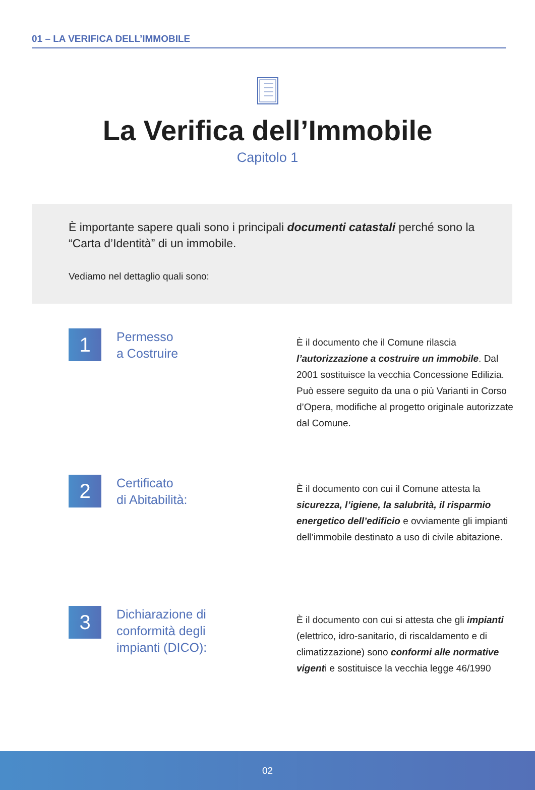01 – LA VERIFICA DELL’IMMOBILE
La Verifica dell’Immobile
Capitolo 1
È importante sapere quali sono i principali documenti catastali perché sono la “Carta d’Identità” di un immobile.
Vediamo nel dettaglio quali sono:
1
Permesso
a Costruire
È il documento che il Comune rilascia l’autorizzazione a costruire un immobile. Dal 2001 sostituisce la vecchia Concessione Edilizia. Può essere seguito da una o più Varianti in Corso d’Opera, modifiche al progetto originale autorizzate dal Comune.
2
Certificato
di Abitabilità:
È il documento con cui il Comune attesta la sicurezza, l’igiene, la salubrità, il risparmio energetico dell’edificio e ovviamente gli impianti dell’immobile destinato a uso di civile abitazione.
3
Dichiarazione di conformità degli impianti (DICO):
È il documento con cui si attesta che gli impianti (elettrico, idro-sanitario, di riscaldamento e di climatizzazione) sono conformi alle normative vigenti e sostituisce la vecchia legge 46/1990
02